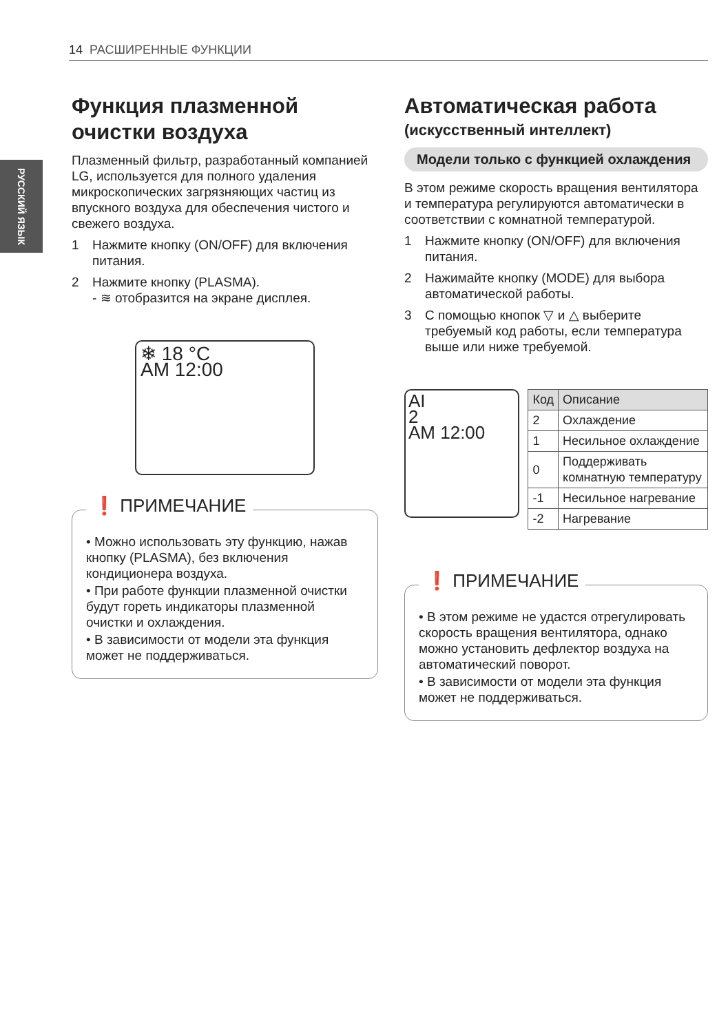14 РАСШИРЕННЫЕ ФУНКЦИИ
РУССКИЙ ЯЗЫК
Функция плазменной очистки воздуха
Плазменный фильтр, разработанный компанией LG, используется для полного удаления микроскопических загрязняющих частиц из впускного воздуха для обеспечения чистого и свежего воздуха.
1 Нажмите кнопку (ON/OFF) для включения питания.
2 Нажмите кнопку (PLASMA).
- ≋ отобразится на экране дисплея.
❄ 18 °C
AM 12:00
❗ ПРИМЕЧАНИЕ
• Можно использовать эту функцию, нажав кнопку (PLASMA), без включения кондиционера воздуха.
• При работе функции плазменной очистки будут гореть индикаторы плазменной очистки и охлаждения.
• В зависимости от модели эта функция может не поддерживаться.
Автоматическая работа
(искусственный интеллект)
Модели только с функцией охлаждения
В этом режиме скорость вращения вентилятора и температура регулируются автоматически в соответствии с комнатной температурой.
1 Нажмите кнопку (ON/OFF) для включения питания.
2 Нажимайте кнопку (MODE) для выбора автоматической работы.
3 С помощью кнопок ▽ и △ выберите требуемый код работы, если температура выше или ниже требуемой.
AI
2
AM 12:00
| Код | Описание |
| --- | --- |
| 2 | Охлаждение |
| 1 | Несильное охлаждение |
| 0 | Поддерживать комнатную температуру |
| -1 | Несильное нагревание |
| -2 | Нагревание |
❗ ПРИМЕЧАНИЕ
• В этом режиме не удастся отрегулировать скорость вращения вентилятора, однако можно установить дефлектор воздуха на автоматический поворот.
• В зависимости от модели эта функция может не поддерживаться.